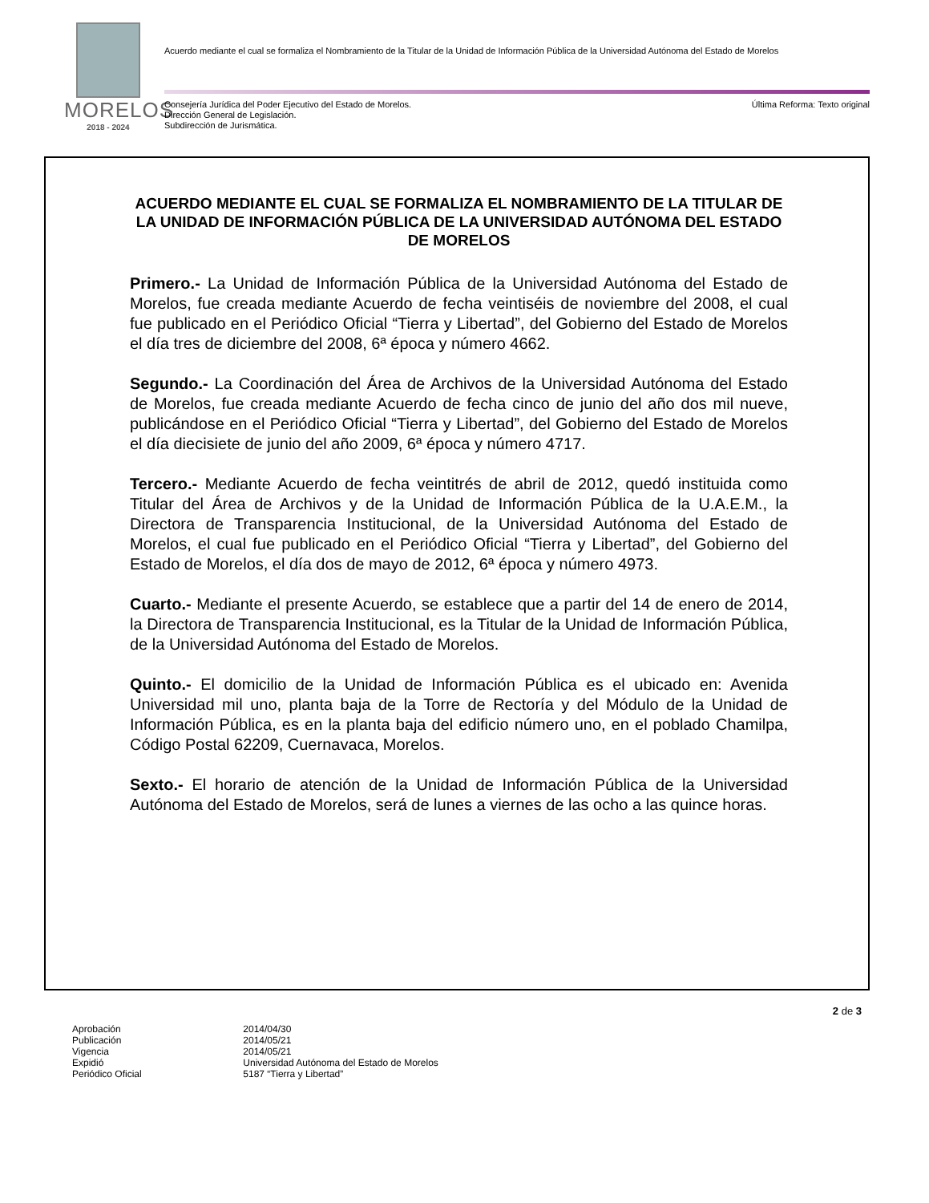MORELOS
2018 - 2024
Acuerdo mediante el cual se formaliza el Nombramiento de la Titular de la Unidad de Información Pública de la Universidad Autónoma del Estado de Morelos
Consejería Jurídica del Poder Ejecutivo del Estado de Morelos.
Dirección General de Legislación.
Subdirección de Jurismática.
Última Reforma: Texto original
ACUERDO MEDIANTE EL CUAL SE FORMALIZA EL NOMBRAMIENTO DE LA TITULAR DE LA UNIDAD DE INFORMACIÓN PÚBLICA DE LA UNIVERSIDAD AUTÓNOMA DEL ESTADO DE MORELOS
Primero.- La Unidad de Información Pública de la Universidad Autónoma del Estado de Morelos, fue creada mediante Acuerdo de fecha veintiséis de noviembre del 2008, el cual fue publicado en el Periódico Oficial “Tierra y Libertad”, del Gobierno del Estado de Morelos el día tres de diciembre del 2008, 6ª época y número 4662.
Segundo.- La Coordinación del Área de Archivos de la Universidad Autónoma del Estado de Morelos, fue creada mediante Acuerdo de fecha cinco de junio del año dos mil nueve, publicándose en el Periódico Oficial “Tierra y Libertad”, del Gobierno del Estado de Morelos el día diecisiete de junio del año 2009, 6ª época y número 4717.
Tercero.- Mediante Acuerdo de fecha veintitrés de abril de 2012, quedó instituida como Titular del Área de Archivos y de la Unidad de Información Pública de la U.A.E.M., la Directora de Transparencia Institucional, de la Universidad Autónoma del Estado de Morelos, el cual fue publicado en el Periódico Oficial “Tierra y Libertad”, del Gobierno del Estado de Morelos, el día dos de mayo de 2012, 6ª época y número 4973.
Cuarto.- Mediante el presente Acuerdo, se establece que a partir del 14 de enero de 2014, la Directora de Transparencia Institucional, es la Titular de la Unidad de Información Pública, de la Universidad Autónoma del Estado de Morelos.
Quinto.- El domicilio de la Unidad de Información Pública es el ubicado en: Avenida Universidad mil uno, planta baja de la Torre de Rectoría y del Módulo de la Unidad de Información Pública, es en la planta baja del edificio número uno, en el poblado Chamilpa, Código Postal 62209, Cuernavaca, Morelos.
Sexto.- El horario de atención de la Unidad de Información Pública de la Universidad Autónoma del Estado de Morelos, será de lunes a viernes de las ocho a las quince horas.
2 de 3
Aprobación 2014/04/30
Publicación 2014/05/21
Vigencia 2014/05/21
Expidió Universidad Autónoma del Estado de Morelos
Periódico Oficial 5187 “Tierra y Libertad”